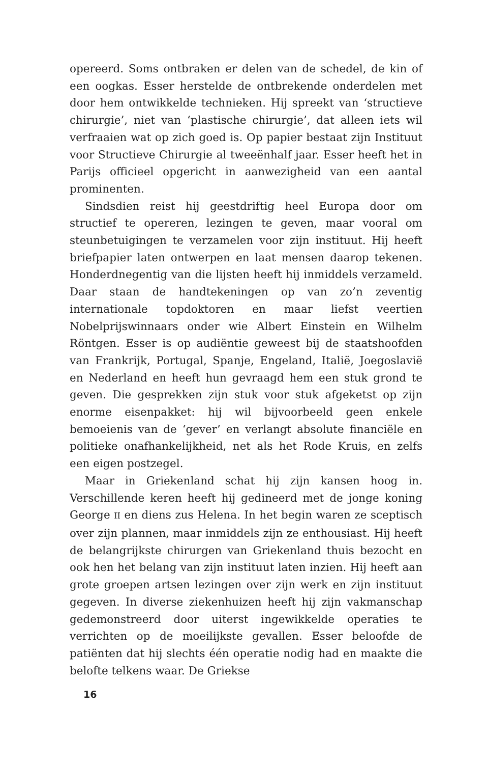opereerd. Soms ontbraken er delen van de schedel, de kin of een oogkas. Esser herstelde de ontbrekende onderdelen met door hem ontwikkelde technieken. Hij spreekt van ‘structieve chirurgie’, niet van ‘plastische chirurgie’, dat alleen iets wil verfraaien wat op zich goed is. Op papier bestaat zijn Instituut voor Structieve Chirurgie al tweeënhalf jaar. Esser heeft het in Parijs officieel opgericht in aanwezigheid van een aantal prominenten.
Sindsdien reist hij geestdriftig heel Europa door om structief te opereren, lezingen te geven, maar vooral om steunbetuigingen te verzamelen voor zijn instituut. Hij heeft briefpapier laten ontwerpen en laat mensen daarop tekenen. Honderdnegentig van die lijsten heeft hij inmiddels verzameld. Daar staan de handtekeningen op van zo’n zeventig internationale topdoktoren en maar liefst veertien Nobelprijswinnaars onder wie Albert Einstein en Wilhelm Röntgen. Esser is op audiëntie geweest bij de staatshoofden van Frankrijk, Portugal, Spanje, Engeland, Italië, Joegoslavië en Nederland en heeft hun gevraagd hem een stuk grond te geven. Die gesprekken zijn stuk voor stuk afgeketst op zijn enorme eisenpakket: hij wil bijvoorbeeld geen enkele bemoeienis van de ‘gever’ en verlangt absolute financiële en politieke onafhankelijkheid, net als het Rode Kruis, en zelfs een eigen postzegel.
Maar in Griekenland schat hij zijn kansen hoog in. Verschillende keren heeft hij gedineerd met de jonge koning George II en diens zus Helena. In het begin waren ze sceptisch over zijn plannen, maar inmiddels zijn ze enthousiast. Hij heeft de belangrijkste chirurgen van Griekenland thuis bezocht en ook hen het belang van zijn instituut laten inzien. Hij heeft aan grote groepen artsen lezingen over zijn werk en zijn instituut gegeven. In diverse ziekenhuizen heeft hij zijn vakmanschap gedemonstreerd door uiterst ingewikkelde operaties te verrichten op de moeilijkste gevallen. Esser beloofde de patiënten dat hij slechts één operatie nodig had en maakte die belofte telkens waar. De Griekse
16